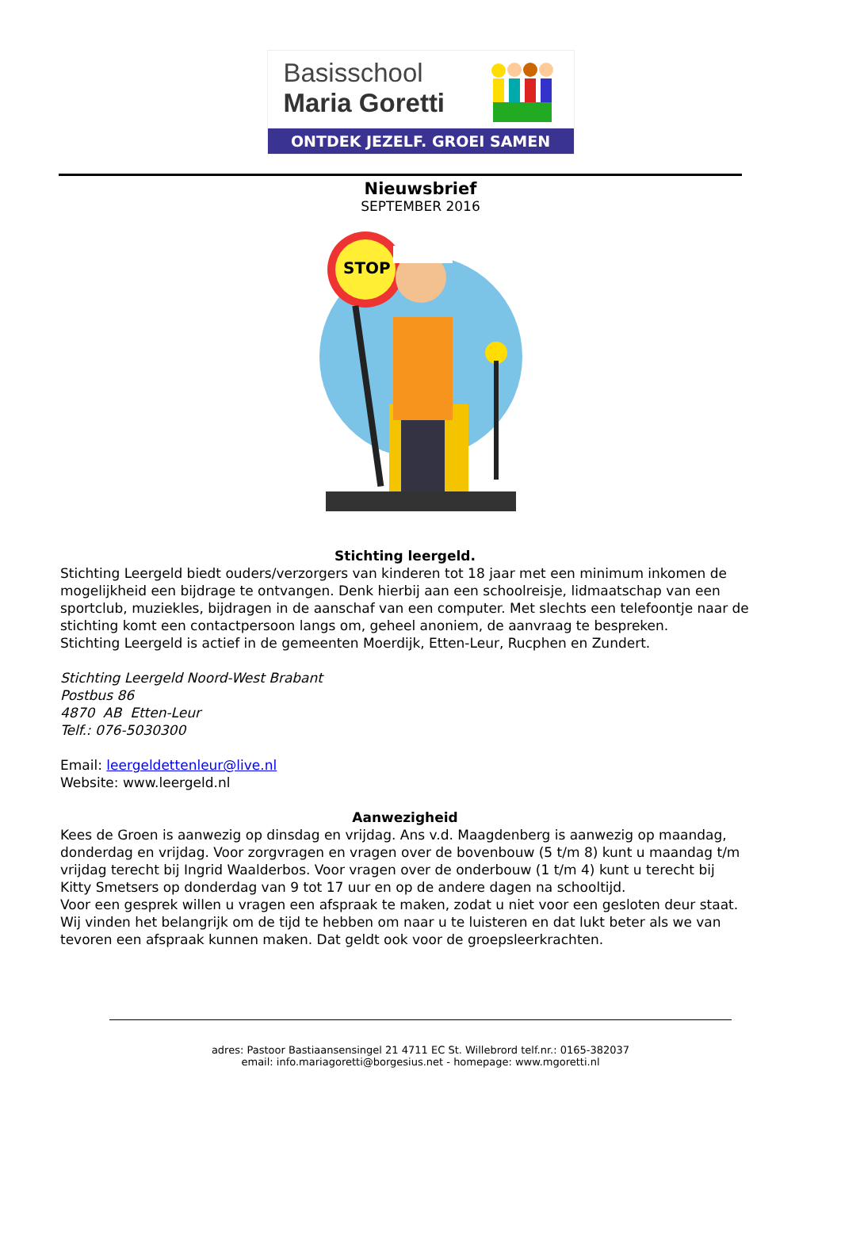Basisschool
Maria Goretti
ONTDEK JEZELF. GROEI SAMEN
Nieuwsbrief
SEPTEMBER 2016
STOP
Stichting leergeld.
Stichting Leergeld biedt ouders/verzorgers van kinderen tot 18 jaar met een minimum inkomen de mogelijkheid een bijdrage te ontvangen. Denk hierbij aan een schoolreisje, lidmaatschap van een sportclub, muziekles, bijdragen in de aanschaf van een computer. Met slechts een telefoontje naar de stichting komt een contactpersoon langs om, geheel anoniem, de aanvraag te bespreken.
Stichting Leergeld is actief in de gemeenten Moerdijk, Etten-Leur, Rucphen en Zundert.
Stichting Leergeld Noord-West Brabant
Postbus 86
4870 AB Etten-Leur
Telf.: 076-5030300
Email: leergeldettenleur@live.nl
Website: www.leergeld.nl
Aanwezigheid
Kees de Groen is aanwezig op dinsdag en vrijdag. Ans v.d. Maagdenberg is aanwezig op maandag, donderdag en vrijdag. Voor zorgvragen en vragen over de bovenbouw (5 t/m 8) kunt u maandag t/m vrijdag terecht bij Ingrid Waalderbos. Voor vragen over de onderbouw (1 t/m 4) kunt u terecht bij Kitty Smetsers op donderdag van 9 tot 17 uur en op de andere dagen na schooltijd.
Voor een gesprek willen u vragen een afspraak te maken, zodat u niet voor een gesloten deur staat. Wij vinden het belangrijk om de tijd te hebben om naar u te luisteren en dat lukt beter als we van tevoren een afspraak kunnen maken. Dat geldt ook voor de groepsleerkrachten.
adres: Pastoor Bastiaansensingel 21 4711 EC St. Willebrord telf.nr.: 0165-382037
email: info.mariagoretti@borgesius.net - homepage: www.mgoretti.nl